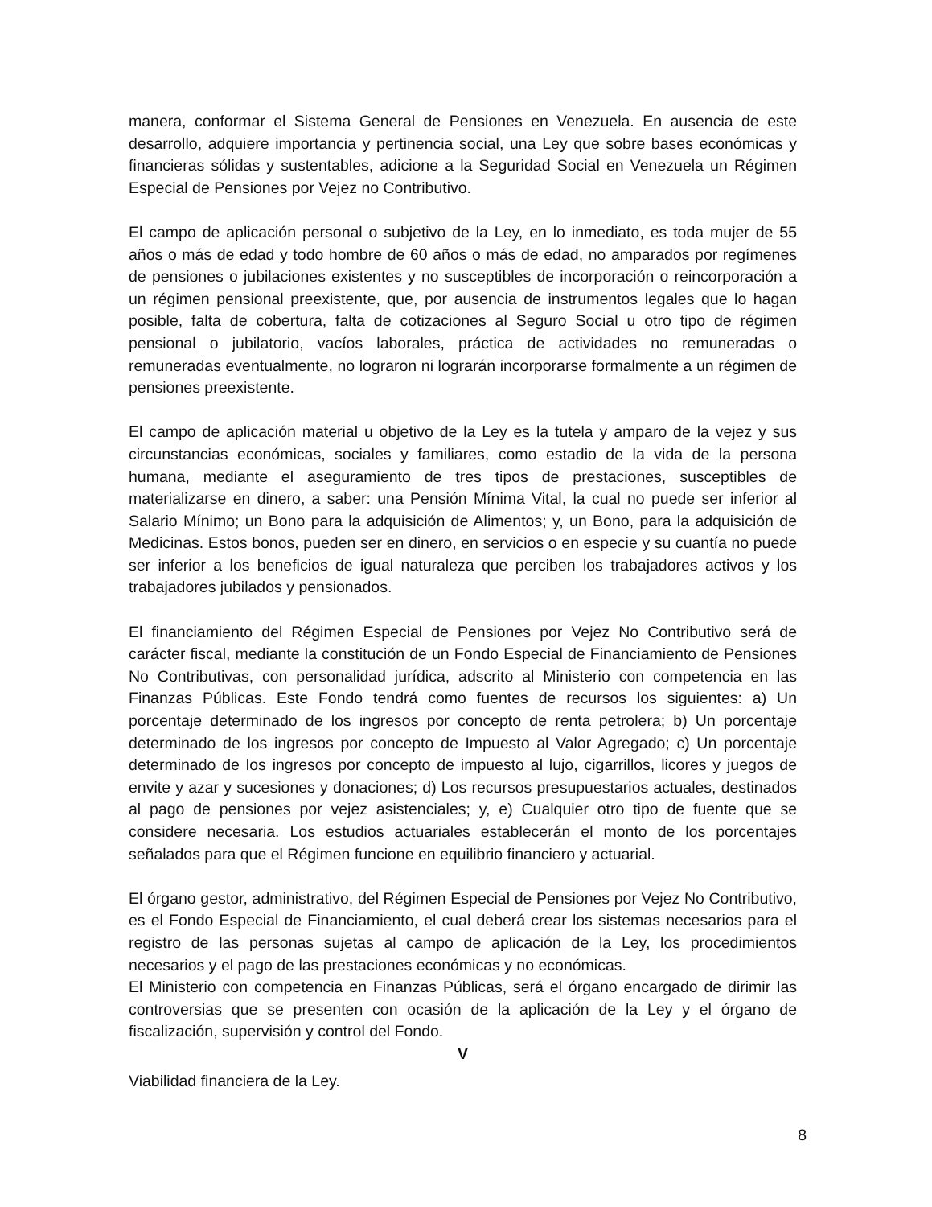manera, conformar el Sistema General de Pensiones en Venezuela. En ausencia de este desarrollo, adquiere importancia y pertinencia social, una Ley que sobre bases económicas y financieras sólidas y sustentables, adicione a la Seguridad Social en Venezuela un Régimen Especial de Pensiones por Vejez no Contributivo.
El campo de aplicación personal o subjetivo de la Ley, en lo inmediato, es toda mujer de 55 años o más de edad y todo hombre de 60 años o más de edad, no amparados por regímenes de pensiones o jubilaciones existentes y no susceptibles de incorporación o reincorporación a un régimen pensional preexistente, que, por ausencia de instrumentos legales que lo hagan posible, falta de cobertura, falta de cotizaciones al Seguro Social u otro tipo de régimen pensional o jubilatorio, vacíos laborales, práctica de actividades no remuneradas o remuneradas eventualmente, no lograron ni lograrán incorporarse formalmente a un régimen de pensiones preexistente.
El campo de aplicación material u objetivo de la Ley es la tutela y amparo de la vejez y sus circunstancias económicas, sociales y familiares, como estadio de la vida de la persona humana, mediante el aseguramiento de tres tipos de prestaciones, susceptibles de materializarse en dinero, a saber: una Pensión Mínima Vital, la cual no puede ser inferior al Salario Mínimo; un Bono para la adquisición de Alimentos; y, un Bono, para la adquisición de Medicinas. Estos bonos, pueden ser en dinero, en servicios o en especie y su cuantía no puede ser inferior a los beneficios de igual naturaleza que perciben los trabajadores activos y los trabajadores jubilados y pensionados.
El financiamiento del Régimen Especial de Pensiones por Vejez No Contributivo será de carácter fiscal, mediante la constitución de un Fondo Especial de Financiamiento de Pensiones No Contributivas, con personalidad jurídica, adscrito al Ministerio con competencia en las Finanzas Públicas. Este Fondo tendrá como fuentes de recursos los siguientes: a) Un porcentaje determinado de los ingresos por concepto de renta petrolera; b) Un porcentaje determinado de los ingresos por concepto de Impuesto al Valor Agregado; c) Un porcentaje determinado de los ingresos por concepto de impuesto al lujo, cigarrillos, licores y juegos de envite y azar y sucesiones y donaciones; d) Los recursos presupuestarios actuales, destinados al pago de pensiones por vejez asistenciales; y, e) Cualquier otro tipo de fuente que se considere necesaria. Los estudios actuariales establecerán el monto de los porcentajes señalados para que el Régimen funcione en equilibrio financiero y actuarial.
El órgano gestor, administrativo, del Régimen Especial de Pensiones por Vejez No Contributivo, es el Fondo Especial de Financiamiento, el cual deberá crear los sistemas necesarios para el registro de las personas sujetas al campo de aplicación de la Ley, los procedimientos necesarios y el pago de las prestaciones económicas y no económicas.
El Ministerio con competencia en Finanzas Públicas, será el órgano encargado de dirimir las controversias que se presenten con ocasión de la aplicación de la Ley y el órgano de fiscalización, supervisión y control del Fondo.
V
Viabilidad financiera de la Ley.
8